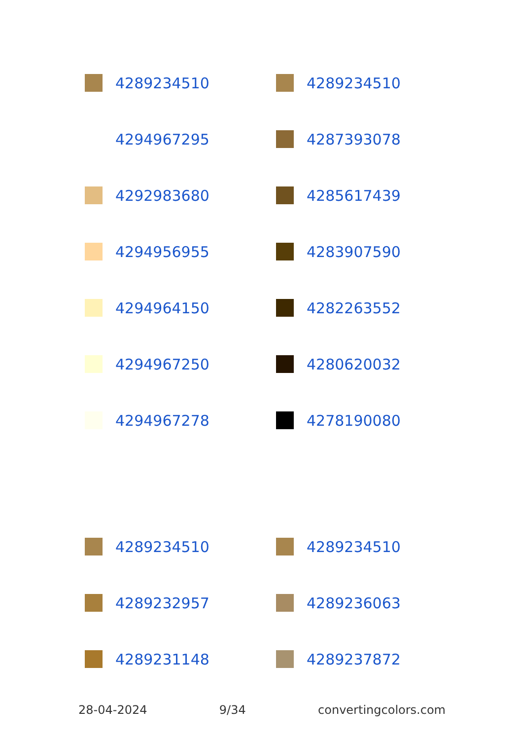4289234510
4289234510
4294967295
4287393078
4292983680
4285617439
4294956955
4283907590
4294964150
4282263552
4294967250
4280620032
4294967278
4278190080
4289234510
4289234510
4289232957
4289236063
4289231148
4289237872
28-04-2024 9/34 convertingcolors.com